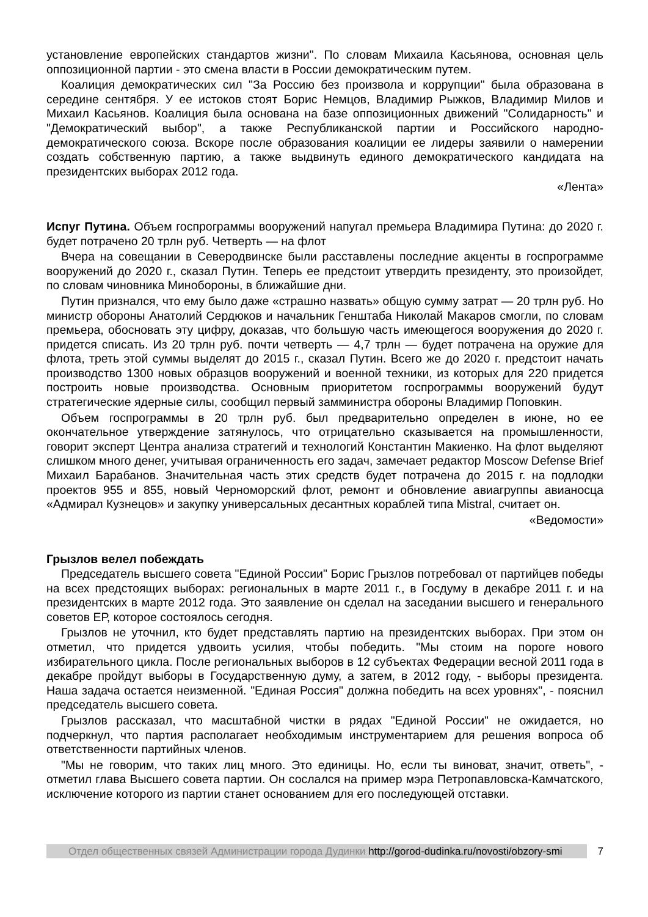установление европейских стандартов жизни". По словам Михаила Касьянова, основная цель оппозиционной партии - это смена власти в России демократическим путем.
Коалиция демократических сил "За Россию без произвола и коррупции" была образована в середине сентября. У ее истоков стоят Борис Немцов, Владимир Рыжков, Владимир Милов и Михаил Касьянов. Коалиция была основана на базе оппозиционных движений "Солидарность" и "Демократический выбор", а также Республиканской партии и Российского народно-демократического союза. Вскоре после образования коалиции ее лидеры заявили о намерении создать собственную партию, а также выдвинуть единого демократического кандидата на президентских выборах 2012 года.
«Лента»
Испуг Путина. Объем госпрограммы вооружений напугал премьера Владимира Путина: до 2020 г. будет потрачено 20 трлн руб. Четверть — на флот
Вчера на совещании в Северодвинске были расставлены последние акценты в госпрограмме вооружений до 2020 г., сказал Путин. Теперь ее предстоит утвердить президенту, это произойдет, по словам чиновника Минобороны, в ближайшие дни.
Путин признался, что ему было даже «страшно назвать» общую сумму затрат — 20 трлн руб. Но министр обороны Анатолий Сердюков и начальник Генштаба Николай Макаров смогли, по словам премьера, обосновать эту цифру, доказав, что большую часть имеющегося вооружения до 2020 г. придется списать. Из 20 трлн руб. почти четверть — 4,7 трлн — будет потрачена на оружие для флота, треть этой суммы выделят до 2015 г., сказал Путин. Всего же до 2020 г. предстоит начать производство 1300 новых образцов вооружений и военной техники, из которых для 220 придется построить новые производства. Основным приоритетом госпрограммы вооружений будут стратегические ядерные силы, сообщил первый замминистра обороны Владимир Поповкин.
Объем госпрограммы в 20 трлн руб. был предварительно определен в июне, но ее окончательное утверждение затянулось, что отрицательно сказывается на промышленности, говорит эксперт Центра анализа стратегий и технологий Константин Макиенко. На флот выделяют слишком много денег, учитывая ограниченность его задач, замечает редактор Moscow Defense Brief Михаил Барабанов. Значительная часть этих средств будет потрачена до 2015 г. на подлодки проектов 955 и 855, новый Черноморский флот, ремонт и обновление авиагруппы авианосца «Адмирал Кузнецов» и закупку универсальных десантных кораблей типа Mistral, считает он.
«Ведомости»
Грызлов велел побеждать
Председатель высшего совета "Единой России" Борис Грызлов потребовал от партийцев победы на всех предстоящих выборах: региональных в марте 2011 г., в Госдуму в декабре 2011 г. и на президентских в марте 2012 года. Это заявление он сделал на заседании высшего и генерального советов ЕР, которое состоялось сегодня.
Грызлов не уточнил, кто будет представлять партию на президентских выборах. При этом он отметил, что придется удвоить усилия, чтобы победить. "Мы стоим на пороге нового избирательного цикла. После региональных выборов в 12 субъектах Федерации весной 2011 года в декабре пройдут выборы в Государственную думу, а затем, в 2012 году, - выборы президента. Наша задача остается неизменной. "Единая Россия" должна победить на всех уровнях", - пояснил председатель высшего совета.
Грызлов рассказал, что масштабной чистки в рядах "Единой России" не ожидается, но подчеркнул, что партия располагает необходимым инструментарием для решения вопроса об ответственности партийных членов.
"Мы не говорим, что таких лиц много. Это единицы. Но, если ты виноват, значит, ответь", - отметил глава Высшего совета партии. Он сослался на пример мэра Петропавловска-Камчатского, исключение которого из партии станет основанием для его последующей отставки.
Отдел общественных связей Администрации города Дудинки http://gorod-dudinka.ru/novosti/obzory-smi
7